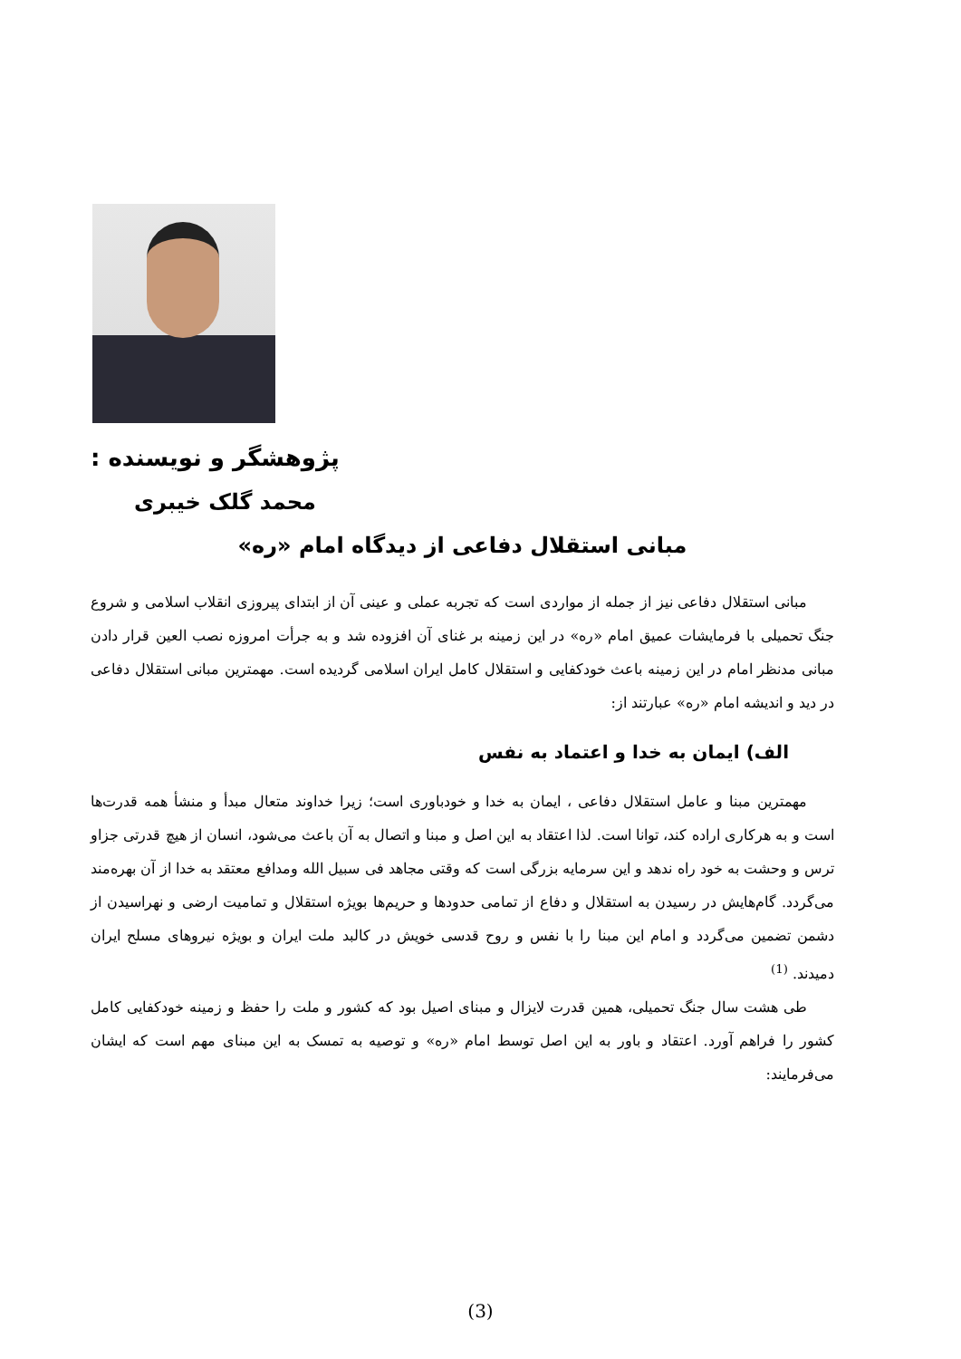پژوهشگر و نویسنده :
محمد گلک خیبری
مبانی استقلال دفاعی از دیدگاه امام «ره»
مبانی استقلال دفاعی نیز از جمله از مواردی است که تجربه عملی و عینی آن از ابتدای پیروزی انقلاب اسلامی و شروع جنگ تحمیلی با فرمایشات عمیق امام «ره» در این زمینه بر غنای آن افزوده شد و به جرأت امروزه نصب العین قرار دادن مبانی مدنظر امام در این زمینه باعث خودکفایی و استقلال کامل ایران اسلامی گردیده است. مهمترین مبانی استقلال دفاعی در دید و اندیشه امام «ره» عبارتند از:
الف) ایمان به خدا و اعتماد به نفس
مهمترین مبنا و عامل استقلال دفاعی ، ایمان به خدا و خودباوری است؛ زیرا خداوند متعال مبدأ و منشأ همه قدرت‌ها است و به هرکاری اراده کند، توانا است. لذا اعتقاد به این اصل و مبنا و اتصال به آن باعث می‌شود، انسان از هیچ قدرتی جزاو ترس و وحشت به خود راه ندهد و این سرمایه بزرگی است که وقتی مجاهد فی سبیل الله ومدافع معتقد به خدا از آن بهره‌مند می‌گردد. گام‌هایش در رسیدن به استقلال و دفاع از تمامی حدودها و حریم‌ها بویژه استقلال و تمامیت ارضی و نهراسیدن از دشمن تضمین می‌گردد و امام این مبنا را با نفس و روح قدسی خویش در کالبد ملت ایران و بویژه نیروهای مسلح ایران دمیدند. <sup>(1)</sup>
طی هشت سال جنگ تحمیلی، همین قدرت لایزال و مبنای اصیل بود که کشور و ملت را حفظ و زمینه خودکفایی کامل کشور را فراهم آورد. اعتقاد و باور به این اصل توسط امام «ره» و توصیه به تمسک به این مبنای مهم است که ایشان می‌فرمایند:
(3)